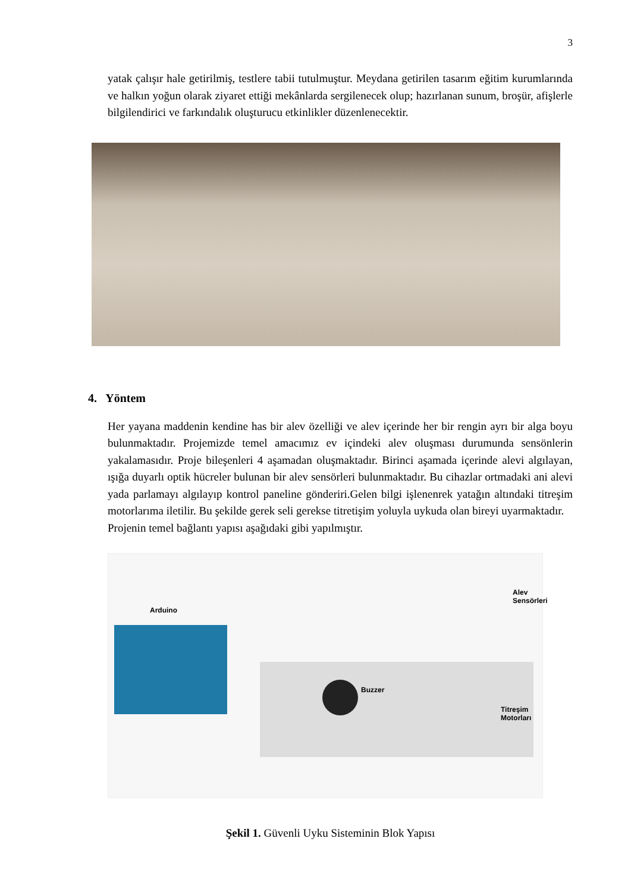3
yatak çalışır hale getirilmiş, testlere tabii tutulmuştur. Meydana getirilen tasarım eğitim kurumlarında ve halkın yoğun olarak ziyaret ettiği mekânlarda sergilenecek olup; hazırlanan sunum, broşür, afişlerle bilgilendirici ve farkındalık oluşturucu etkinlikler düzenlenecektir.
4. Yöntem
Her yayana maddenin kendine has bir alev özelliği ve alev içerinde her bir rengin ayrı bir alga boyu bulunmaktadır. Projemizde temel amacımız ev içindeki alev oluşması durumunda sensönlerin yakalamasıdır. Proje bileşenleri 4 aşamadan oluşmaktadır. Birinci aşamada içerinde alevi algılayan, ışığa duyarlı optik hücreler bulunan bir alev sensörleri bulunmaktadır. Bu cihazlar ortmadaki ani alevi yada parlamayı algılayıp kontrol paneline gönderiri.Gelen bilgi işlenenrek yatağın altındaki titreşim motorlarıma iletilir. Bu şekilde gerek seli gerekse titretişim yoluyla uykuda olan bireyi uyarmaktadır.
Projenin temel bağlantı yapısı aşağıdaki gibi yapılmıştır.
Arduino
Alev Sensörleri
Buzzer
Titreşim Motorları
Şekil 1. Güvenli Uyku Sisteminin Blok Yapısı